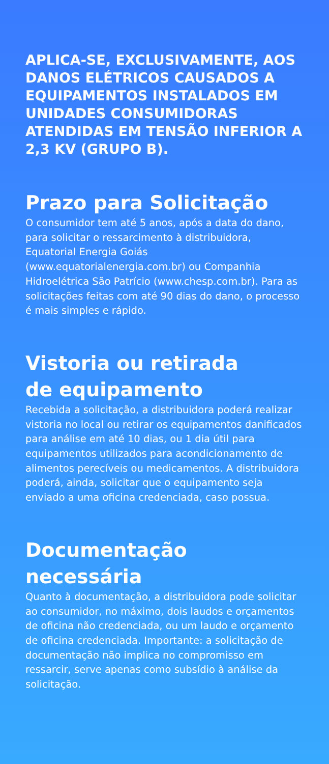APLICA-SE, EXCLUSIVAMENTE, AOS DANOS ELÉTRICOS CAUSADOS A EQUIPAMENTOS INSTALADOS EM UNIDADES CONSUMIDORAS ATENDIDAS EM TENSÃO INFERIOR A 2,3 KV (GRUPO B).
Prazo para Solicitação
O consumidor tem até 5 anos, após a data do dano, para solicitar o ressarcimento à distribuidora, Equatorial Energia Goiás (www.equatorialenergia.com.br) ou Companhia Hidroelétrica São Patrício (www.chesp.com.br). Para as solicitações feitas com até 90 dias do dano, o processo é mais simples e rápido.
Vistoria ou retirada
de equipamento
Recebida a solicitação, a distribuidora poderá realizar vistoria no local ou retirar os equipamentos danificados para análise em até 10 dias, ou 1 dia útil para equipamentos utilizados para acondicionamento de alimentos perecíveis ou medicamentos. A distribuidora poderá, ainda, solicitar que o equipamento seja enviado a uma oficina credenciada, caso possua.
Documentação necessária
Quanto à documentação, a distribuidora pode solicitar ao consumidor, no máximo, dois laudos e orçamentos de oficina não credenciada, ou um laudo e orçamento de oficina credenciada. Importante: a solicitação de documentação não implica no compromisso em ressarcir, serve apenas como subsídio à análise da solicitação.